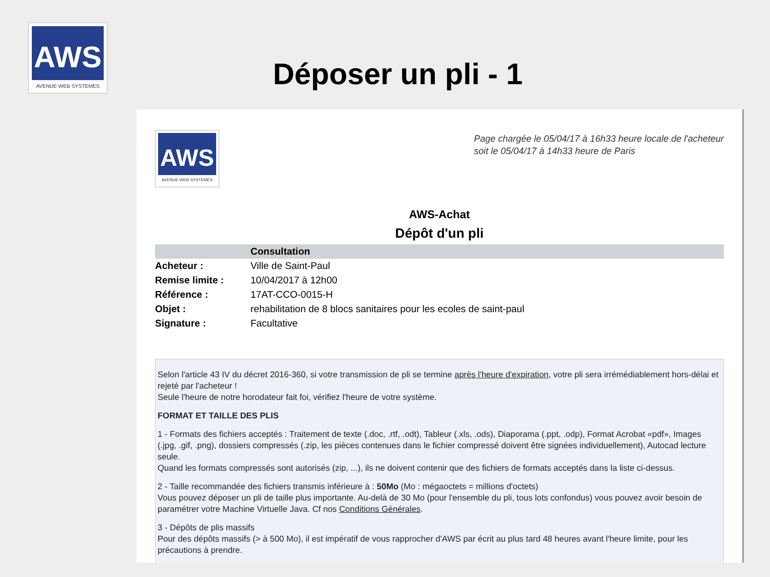AWS
AVENUE-WEB SYSTEMES
Déposer un pli - 1
AWS
AVENUE-WEB SYSTEMES
Page chargée le 05/04/17 à 16h33 heure locale de l'acheteur
soit le 05/04/17 à 14h33 heure de Paris
AWS-Achat
Dépôt d'un pli
| | Consultation |
| --- | --- |
| Acheteur : | Ville de Saint-Paul |
| Remise limite : | 10/04/2017 à 12h00 |
| Référence : | 17AT-CCO-0015-H |
| Objet : | rehabilitation de 8 blocs sanitaires pour les ecoles de saint-paul |
| Signature : | Facultative |
Selon l'article 43 IV du décret 2016-360, si votre transmission de pli se termine après l'heure d'expiration, votre pli sera irrémédiablement hors-délai et rejeté par l'acheteur !
Seule l'heure de notre horodateur fait foi, vérifiez l'heure de votre système.
FORMAT ET TAILLE DES PLIS
1 - Formats des fichiers acceptés : Traitement de texte (.doc, .rtf, .odt), Tableur (.xls, .ods), Diaporama (.ppt, .odp), Format Acrobat «pdf», Images (.jpg, .gif, .png), dossiers compressés (.zip, les pièces contenues dans le fichier compressé doivent être signées individuellement), Autocad lecture seule.
Quand les formats compressés sont autorisés (zip, ...), ils ne doivent contenir que des fichiers de formats acceptés dans la liste ci-dessus.
2 - Taille recommandée des fichiers transmis inférieure à : 50Mo (Mo : mégaoctets = millions d'octets)
Vous pouvez déposer un pli de taille plus importante. Au-delà de 30 Mo (pour l'ensemble du pli, tous lots confondus) vous pouvez avoir besoin de paramétrer votre Machine Virtuelle Java. Cf nos Conditions Générales.
3 - Dépôts de plis massifs
Pour des dépôts massifs (> à 500 Mo), il est impératif de vous rapprocher d'AWS par écrit au plus tard 48 heures avant l'heure limite, pour les précautions à prendre.